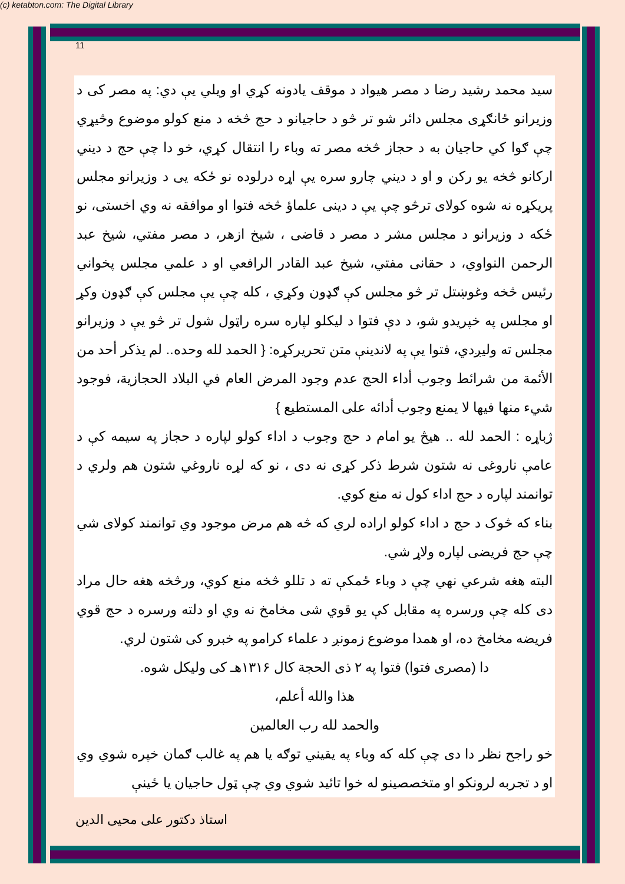(c) ketabton.com: The Digital Library
11
سيد محمد رشيد رضا د مصر هيواد د موقف يادونه کړي او ويلي يې دي: په مصر کی د وزيرانو ځانګړی مجلس دائر شو تر څو د حاجيانو د حج څخه د منع کولو موضوع وڅيړي چې ګوا کي حاجيان به د حجاز څخه مصر ته وباء را انتقال کړي، خو دا چې حج د ديني ارکانو څخه يو رکن و او د ديني چارو سره يې اړه درلوده نو ځکه يی د وزيرانو مجلس پريکړه نه شوه کولای ترڅو چې يې د دينی علماؤ څخه فتوا او موافقه نه وي اخستی، نو ځکه د وزيرانو د مجلس مشر د مصر د قاضی ، شيخ ازهر، د مصر مفتي، شيخ عبد الرحمن النواوي، د حقانی مفتي، شيخ عبد القادر الرافعي او د علمي مجلس پخواني رئيس څخه وغوښتل تر څو مجلس کې ګډون وکړي ، کله چې يې مجلس کې ګډون وکړ او مجلس په خپريدو شو، د دې فتوا د ليکلو لپاره سره راټول شول تر څو يې د وزيرانو مجلس ته وليږدي، فتوا يې په لاندينې متن تحريرکړه: { الحمد لله وحده.. لم يذكر أحد من الأئمة من شرائط وجوب أداء الحج عدم وجود المرض العام في البلاد الحجازية، فوجود شيء منها فيها لا يمنع وجوب أدائه على المستطيع }
ژباړه : الحمد لله .. هيڅ يو امام د حج وجوب د اداء کولو لپاره د حجاز په سيمه کې د عامې ناروغی نه شتون شرط ذکر کړی نه دی ، نو که لړه ناروغي شتون هم ولري د توانمند لپاره د حج اداء کول نه منع کوي.
بناء که څوک د حج د اداء کولو اراده لري که څه هم مرض موجود وي توانمند کولای شي چې حج فريضی لپاره ولاړ شي.
البته هغه شرعي نهي چې د وباء ځمکې ته د تللو څخه منع کوي، ورڅخه هغه حال مراد دی کله چې ورسره په مقابل کې يو قوي شی مخامخ نه وي او دلته ورسره د حج قوي فريضه مخامخ ده، او همدا موضوع زمونږ د علماء کرامو په خبرو کی شتون لري.
دا (مصری فتوا) فتوا په ٢ ذی الحجة کال ١٣١۶هـ کی وليکل شوه.
هذا والله أعلم،
والحمد لله رب العالمين
خو راجح نظر دا دی چې کله که وباء په يقيني توګه يا هم په غالب ګمان خپره شوي وي او د تجربه لرونکو او متخصصينو له خوا تائيد شوي وي چې ټول حاجيان يا ځينې
استاذ دکتور على محيى الدين